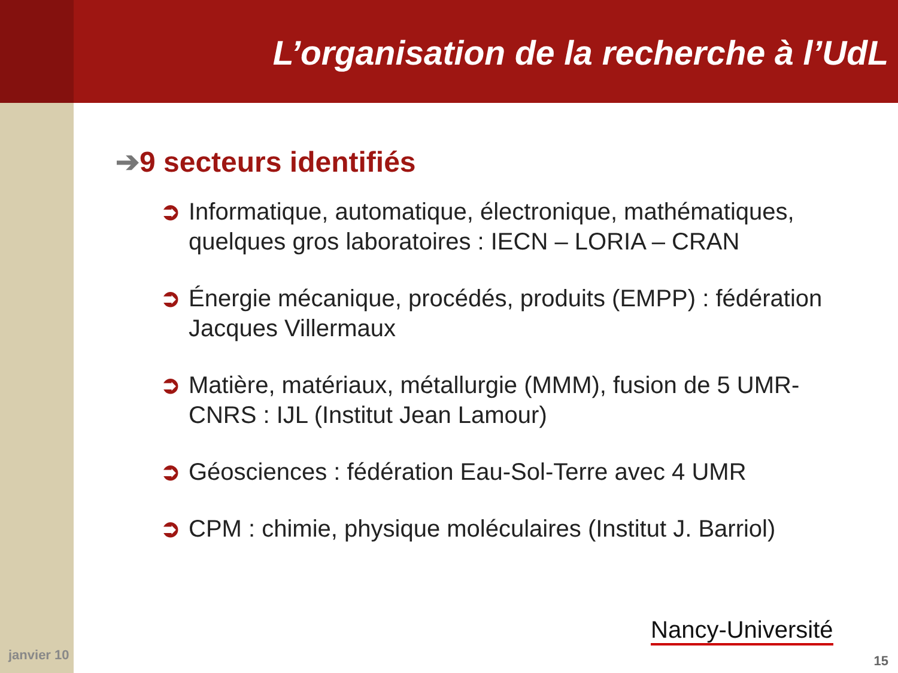L’organisation de la recherche à l’UdL
➔9 secteurs identifiés
➲ Informatique, automatique, électronique, mathématiques, quelques gros laboratoires : IECN – LORIA – CRAN
➲ Énergie mécanique, procédés, produits (EMPP) : fédération Jacques Villermaux
➲ Matière, matériaux, métallurgie (MMM), fusion de 5 UMR-CNRS : IJL (Institut Jean Lamour)
➲ Géosciences : fédération Eau-Sol-Terre avec 4 UMR
➲ CPM : chimie, physique moléculaires (Institut J. Barriol)
janvier 10
Nancy-Université
15